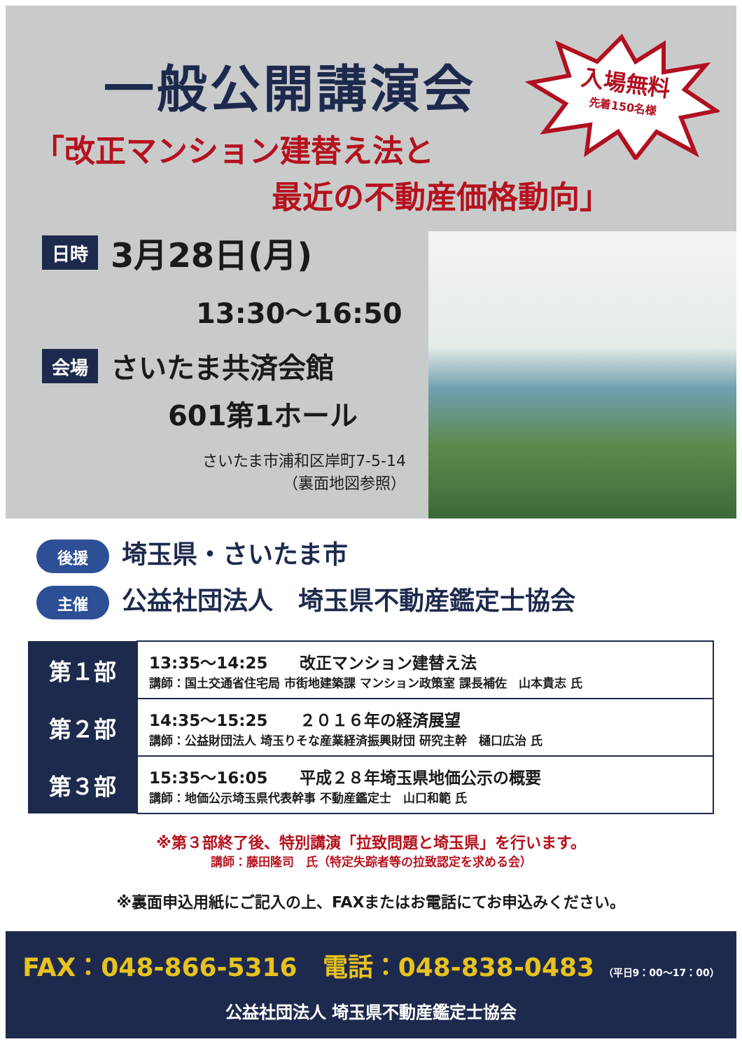一般公開講演会
入場無料
先着150名様
「改正マンション建替え法と
最近の不動産価格動向」
日時 3月28日(月)
13:30～16:50
会場 さいたま共済会館
601第1ホール
さいたま市浦和区岸町7-5-14
（裏面地図参照）
後援 埼玉県・さいたま市
主催 公益社団法人　埼玉県不動産鑑定士協会
| 第１部 | 13:35～14:25 改正マンション建替え法 講師：国土交通省住宅局 市街地建築課 マンション政策室 課長補佐 山本貴志 氏 |
| 第２部 | 14:35～15:25 ２０１６年の経済展望 講師：公益財団法人 埼玉りそな産業経済振興財団 研究主幹 樋口広治 氏 |
| 第３部 | 15:35～16:05 平成２８年埼玉県地価公示の概要 講師：地価公示埼玉県代表幹事 不動産鑑定士 山口和範 氏 |
※第３部終了後、特別講演「拉致問題と埼玉県」を行います。
講師：藤田隆司　氏（特定失踪者等の拉致認定を求める会）
※裏面申込用紙にご記入の上、FAXまたはお電話にてお申込みください。
FAX：048-866-5316　電話：048-838-0483 （平日9：00～17：00）
公益社団法人 埼玉県不動産鑑定士協会